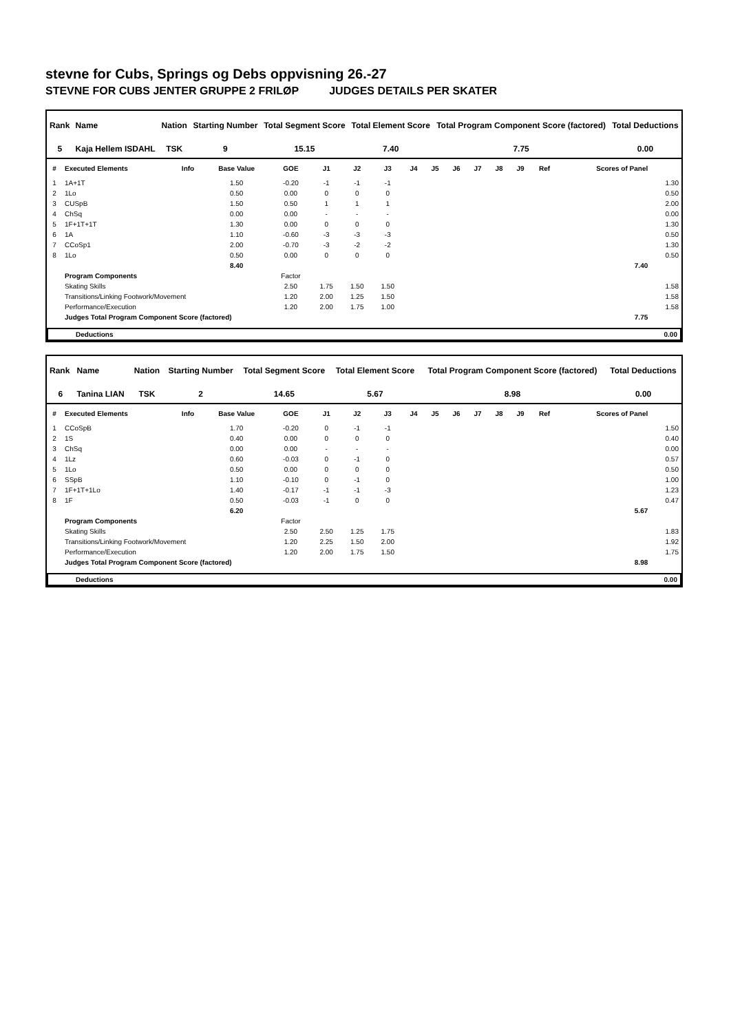stevne for Cubs, Springs og Debs oppvisning 26.-27
STEVNE FOR CUBS JENTER GRUPPE 2 FRILØP JUDGES DETAILS PER SKATER
| Rank | Name | Nation | Starting Number | Total Segment Score | Total Element Score | Total Program Component Score (factored) | Total Deductions |
| --- | --- | --- | --- | --- | --- | --- | --- |
| 5 | Kaja Hellem ISDAHL | TSK | 9 | 15.15 | 7.40 | 7.75 | 0.00 |
| # | Executed Elements | Info | Base Value | GOE | J1 | J2 | J3 | J4 | J5 | J6 | J7 | J8 | J9 | Ref | Scores of Panel | |
| --- | --- | --- | --- | --- | --- | --- | --- | --- | --- | --- | --- | --- | --- | --- | --- | --- |
| 1 | 1A+1T | | 1.50 | -0.20 | -1 | -1 | -1 | | | | | | | | | 1.30 |
| 2 | 1Lo | | 0.50 | 0.00 | 0 | 0 | 0 | | | | | | | | | 0.50 |
| 3 | CUSpB | | 1.50 | 0.50 | 1 | 1 | 1 | | | | | | | | | 2.00 |
| 4 | ChSq | | 0.00 | 0.00 | - | - | - | | | | | | | | | 0.00 |
| 5 | 1F+1T+1T | | 1.30 | 0.00 | 0 | 0 | 0 | | | | | | | | | 1.30 |
| 6 | 1A | | 1.10 | -0.60 | -3 | -3 | -3 | | | | | | | | | 0.50 |
| 7 | CCoSp1 | | 2.00 | -0.70 | -3 | -2 | -2 | | | | | | | | | 1.30 |
| 8 | 1Lo | | 0.50 | 0.00 | 0 | 0 | 0 | | | | | | | | | 0.50 |
| | | | 8.40 | | | | | | | | | | | | 7.40 | |
| | Program Components | | | Factor | | | | | | | | | | | | |
| | Skating Skills | | | 2.50 | 1.75 | 1.50 | 1.50 | | | | | | | | | 1.58 |
| | Transitions/Linking Footwork/Movement | | | 1.20 | 2.00 | 1.25 | 1.50 | | | | | | | | | 1.58 |
| | Performance/Execution | | | 1.20 | 2.00 | 1.75 | 1.00 | | | | | | | | | 1.58 |
| | Judges Total Program Component Score (factored) | | | | | | | | | | | | | | 7.75 | |
| Deductions | 0.00 |
| Rank | Name | Nation | Starting Number | Total Segment Score | Total Element Score | Total Program Component Score (factored) | Total Deductions |
| --- | --- | --- | --- | --- | --- | --- | --- |
| 6 | Tanina LIAN | TSK | 2 | 14.65 | 5.67 | 8.98 | 0.00 |
| # | Executed Elements | Info | Base Value | GOE | J1 | J2 | J3 | J4 | J5 | J6 | J7 | J8 | J9 | Ref | Scores of Panel | |
| --- | --- | --- | --- | --- | --- | --- | --- | --- | --- | --- | --- | --- | --- | --- | --- | --- |
| 1 | CCoSpB | | 1.70 | -0.20 | 0 | -1 | -1 | | | | | | | | | 1.50 |
| 2 | 1S | | 0.40 | 0.00 | 0 | 0 | 0 | | | | | | | | | 0.40 |
| 3 | ChSq | | 0.00 | 0.00 | - | - | - | | | | | | | | | 0.00 |
| 4 | 1Lz | | 0.60 | -0.03 | 0 | -1 | 0 | | | | | | | | | 0.57 |
| 5 | 1Lo | | 0.50 | 0.00 | 0 | 0 | 0 | | | | | | | | | 0.50 |
| 6 | SSpB | | 1.10 | -0.10 | 0 | -1 | 0 | | | | | | | | | 1.00 |
| 7 | 1F+1T+1Lo | | 1.40 | -0.17 | -1 | -1 | -3 | | | | | | | | | 1.23 |
| 8 | 1F | | 0.50 | -0.03 | -1 | 0 | 0 | | | | | | | | | 0.47 |
| | | | 6.20 | | | | | | | | | | | | 5.67 | |
| | Program Components | | | Factor | | | | | | | | | | | | |
| | Skating Skills | | | 2.50 | 2.50 | 1.25 | 1.75 | | | | | | | | | 1.83 |
| | Transitions/Linking Footwork/Movement | | | 1.20 | 2.25 | 1.50 | 2.00 | | | | | | | | | 1.92 |
| | Performance/Execution | | | 1.20 | 2.00 | 1.75 | 1.50 | | | | | | | | | 1.75 |
| | Judges Total Program Component Score (factored) | | | | | | | | | | | | | | 8.98 | |
| Deductions | 0.00 |